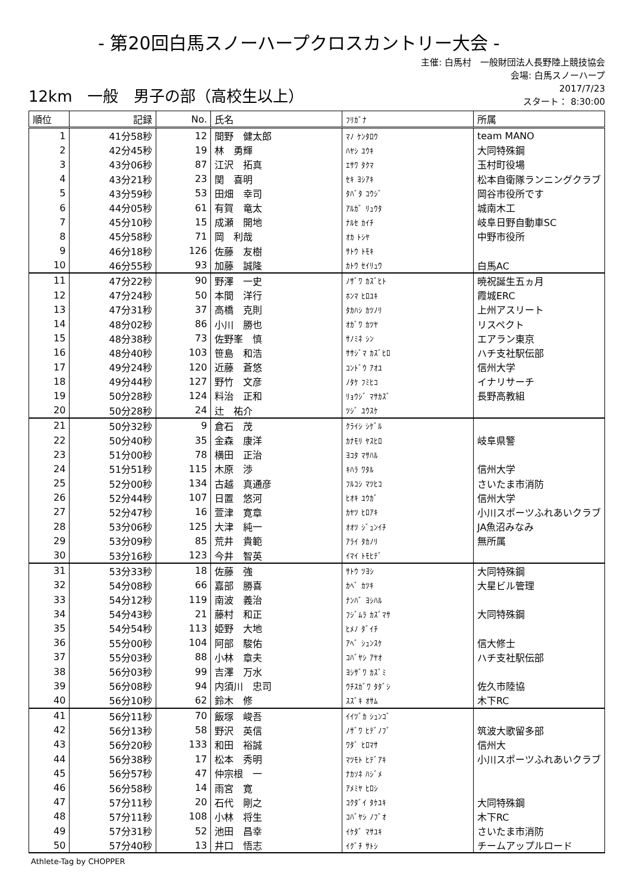- 第20回白馬スノーハープクロスカントリー大会 -
12km　一般　男子の部（高校生以上）
主催: 白馬村　一般財団法人長野陸上競技協会
会場: 白馬スノーハープ
2017/7/23
スタート： 8:30:00
| 順位 | 記録 | No. | 氏名 | ﾌﾘｶﾞﾅ | 所属 |
| --- | --- | --- | --- | --- | --- |
| 1 | 41分58秒 | 12 | 間野 健太郎 | ﾏﾉ ｹﾝﾀﾛｳ | team MANO |
| 2 | 42分45秒 | 19 | 林 勇輝 | ﾊﾔｼ ﾕｳｷ | 大同特殊鋼 |
| 3 | 43分06秒 | 87 | 江沢 拓真 | ｴｻﾜ ﾀｸﾏ | 玉村町役場 |
| 4 | 43分21秒 | 23 | 関 喜明 | ｾｷ ﾖｼｱｷ | 松本自衛隊ランニングクラブ |
| 5 | 43分59秒 | 53 | 田畑 幸司 | ﾀﾊﾞﾀ ｺｳｼﾞ | 岡谷市役所です |
| 6 | 44分05秒 | 61 | 有賀 竜太 | ｱﾙｶﾞ ﾘｭｳﾀ | 城南木工 |
| 7 | 45分10秒 | 15 | 成瀬 開地 | ﾅﾙｾ ｶｲﾁ | 岐阜日野自動車SC |
| 8 | 45分58秒 | 71 | 岡 利哉 | ｵｶ ﾄｼﾔ | 中野市役所 |
| 9 | 46分18秒 | 126 | 佐藤 友樹 | ｻﾄｳ ﾄﾓｷ | |
| 10 | 46分55秒 | 93 | 加藤 誠隆 | ｶﾄｳ ｾｲﾘｭｳ | 白馬AC |
| 11 | 47分22秒 | 90 | 野澤 一史 | ﾉｻﾞﾜ ｶｽﾞﾋﾄ | 暁祝誕生五ヵ月 |
| 12 | 47分24秒 | 50 | 本間 洋行 | ﾎﾝﾏ ﾋﾛﾕｷ | 霞城ERC |
| 13 | 47分31秒 | 37 | 高橋 克則 | ﾀｶﾊｼ ｶﾂﾉﾘ | 上州アスリート |
| 14 | 48分02秒 | 86 | 小川 勝也 | ｵｶﾞﾜ ｶﾂﾔ | リスペクト |
| 15 | 48分38秒 | 73 | 佐野峯 慎 | ｻﾉﾐﾈ ｼﾝ | エアラン東京 |
| 16 | 48分40秒 | 103 | 笹島 和浩 | ｻｻｼﾞﾏ ｶｽﾞﾋﾛ | ハチ支社駅伝部 |
| 17 | 49分24秒 | 120 | 近藤 蒼悠 | ｺﾝﾄﾞｳ ｱｵﾕ | 信州大学 |
| 18 | 49分44秒 | 127 | 野竹 文彦 | ﾉﾀｹ ﾌﾐﾋｺ | イナリサーチ |
| 19 | 50分28秒 | 124 | 料治 正和 | ﾘｮｳｼﾞ ﾏｻｶｽﾞ | 長野高教組 |
| 20 | 50分28秒 | 24 | 辻 祐介 | ﾂｼﾞ ﾕｳｽｹ | |
| 21 | 50分32秒 | 9 | 倉石 茂 | ｸﾗｲｼ ｼｹﾞﾙ | |
| 22 | 50分40秒 | 35 | 金森 康洋 | ｶﾅﾓﾘ ﾔｽﾋﾛ | 岐阜県警 |
| 23 | 51分00秒 | 78 | 横田 正治 | ﾖｺﾀ ﾏｻﾊﾙ | |
| 24 | 51分51秒 | 115 | 木原 渉 | ｷﾊﾗ ﾜﾀﾙ | 信州大学 |
| 25 | 52分00秒 | 134 | 古越 真通彦 | ﾌﾙｺｼ ﾏﾂﾋｺ | さいたま市消防 |
| 26 | 52分44秒 | 107 | 日置 悠河 | ﾋｵｷ ﾕｳｶﾞ | 信州大学 |
| 27 | 52分47秒 | 16 | 萱津 寛章 | ｶﾔﾂ ﾋﾛｱｷ | 小川スポーツふれあいクラブ |
| 28 | 53分06秒 | 125 | 大津 純一 | ｵｵﾂ ｼﾞｭﾝｲﾁ | JA魚沼みなみ |
| 29 | 53分09秒 | 85 | 荒井 貴範 | ｱﾗｲ ﾀｶﾉﾘ | 無所属 |
| 30 | 53分16秒 | 123 | 今井 智英 | ｲﾏｲ ﾄﾓﾋﾃﾞ | |
| 31 | 53分33秒 | 18 | 佐藤 強 | ｻﾄｳ ﾂﾖｼ | 大同特殊鋼 |
| 32 | 54分08秒 | 66 | 嘉部 勝喜 | ｶﾍﾞ ｶﾂｷ | 大星ビル管理 |
| 33 | 54分12秒 | 119 | 南波 義治 | ﾅﾝﾊﾞ ﾖｼﾊﾙ | |
| 34 | 54分43秒 | 21 | 藤村 和正 | ﾌｼﾞﾑﾗ ｶｽﾞﾏｻ | 大同特殊鋼 |
| 35 | 54分54秒 | 113 | 姫野 大地 | ﾋﾒﾉ ﾀﾞｲﾁ | |
| 36 | 55分00秒 | 104 | 阿部 駿佑 | ｱﾍﾞ ｼｭﾝｽｹ | 信大修士 |
| 37 | 55分03秒 | 88 | 小林 章夫 | ｺﾊﾞﾔｼ ｱﾔｵ | ハチ支社駅伝部 |
| 38 | 56分03秒 | 99 | 吉澤 万水 | ﾖｼｻﾞﾜ ｶｽﾞﾐ | |
| 39 | 56分08秒 | 94 | 内須川 忠司 | ｳﾁｽｶﾞﾜ ﾀﾀﾞｼ | 佐久市陸協 |
| 40 | 56分10秒 | 62 | 鈴木 修 | ｽｽﾞｷ ｵｻﾑ | 木下RC |
| 41 | 56分11秒 | 70 | 飯塚 峻吾 | ｲｲﾂﾞｶ ｼｭﾝｺﾞ | |
| 42 | 56分13秒 | 58 | 野沢 英信 | ﾉｻﾞﾜ ﾋﾃﾞﾉﾌﾞ | 筑波大歌留多部 |
| 43 | 56分20秒 | 133 | 和田 裕誠 | ﾜﾀﾞ ﾋﾛﾏｻ | 信州大 |
| 44 | 56分38秒 | 17 | 松本 秀明 | ﾏﾂﾓﾄ ﾋﾃﾞｱｷ | 小川スポーツふれあいクラブ |
| 45 | 56分57秒 | 47 | 仲宗根 一 | ﾅｶｿﾈ ﾊｼﾞﾒ | |
| 46 | 56分58秒 | 14 | 雨宮 寛 | ｱﾒﾐﾔ ﾋﾛｼ | |
| 47 | 57分11秒 | 20 | 石代 剛之 | ｺｸﾀﾞｲ ﾀｹﾕｷ | 大同特殊鋼 |
| 48 | 57分11秒 | 108 | 小林 将生 | ｺﾊﾞﾔｼ ﾉﾌﾞｵ | 木下RC |
| 49 | 57分31秒 | 52 | 池田 昌幸 | ｲｹﾀﾞ ﾏｻﾕｷ | さいたま市消防 |
| 50 | 57分40秒 | 13 | 井口 悟志 | ｲｸﾞﾁ ｻﾄｼ | チームアップルロード |
Athlete-Tag by CHOPPER